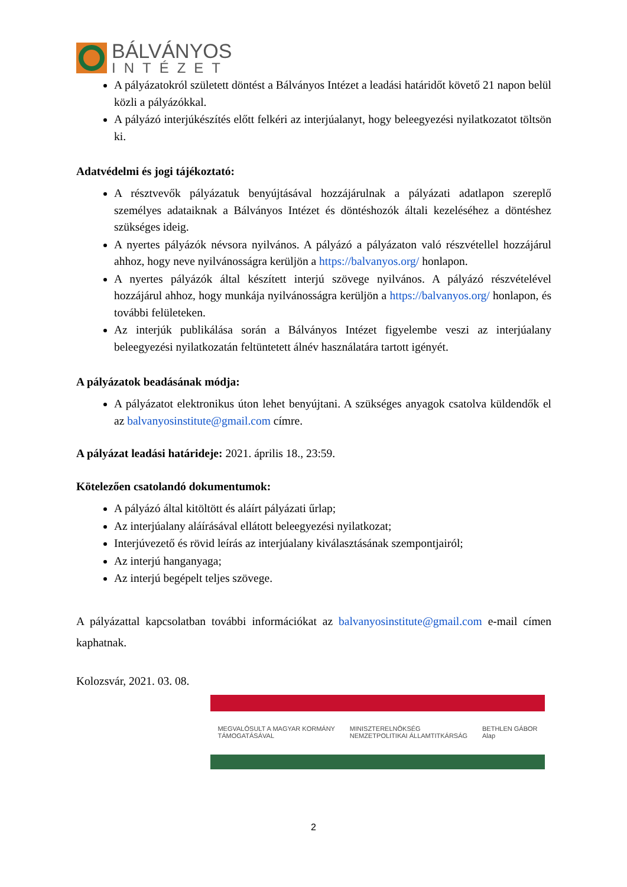BÁLVÁNYOS
INTÉZET
A pályázatokról született döntést a Bálványos Intézet a leadási határidőt követő 21 napon belül közli a pályázókkal.
A pályázó interjúkészítés előtt felkéri az interjúalanyt, hogy beleegyezési nyilatkozatot töltsön ki.
Adatvédelmi és jogi tájékoztató:
A résztvevők pályázatuk benyújtásával hozzájárulnak a pályázati adatlapon szereplő személyes adataiknak a Bálványos Intézet és döntéshozók általi kezeléséhez a döntéshez szükséges ideig.
A nyertes pályázók névsora nyilvános. A pályázó a pályázaton való részvétellel hozzájárul ahhoz, hogy neve nyilvánosságra kerüljön a https://balvanyos.org/ honlapon.
A nyertes pályázók által készített interjú szövege nyilvános. A pályázó részvételével hozzájárul ahhoz, hogy munkája nyilvánosságra kerüljön a https://balvanyos.org/ honlapon, és további felületeken.
Az interjúk publikálása során a Bálványos Intézet figyelembe veszi az interjúalany beleegyezési nyilatkozatán feltüntetett álnév használatára tartott igényét.
A pályázatok beadásának módja:
A pályázatot elektronikus úton lehet benyújtani. A szükséges anyagok csatolva küldendők el az balvanyosinstitute@gmail.com címre.
A pályázat leadási határideje: 2021. április 18., 23:59.
Kötelezően csatolandó dokumentumok:
A pályázó által kitöltött és aláírt pályázati űrlap;
Az interjúalany aláírásával ellátott beleegyezési nyilatkozat;
Interjúvezető és rövid leírás az interjúalany kiválasztásának szempontjairól;
Az interjú hanganyaga;
Az interjú begépelt teljes szövege.
A pályázattal kapcsolatban további információkat az balvanyosinstitute@gmail.com e-mail címen kaphatnak.
Kolozsvár, 2021. 03. 08.
MEGVALÓSULT A MAGYAR KORMÁNY
TÁMOGATÁSÁVAL MINISZTERELNÖKSÉG
NEMZETPOLITIKAI ÁLLAMTITKÁRSÁG BETHLEN GÁBOR
Alap
2